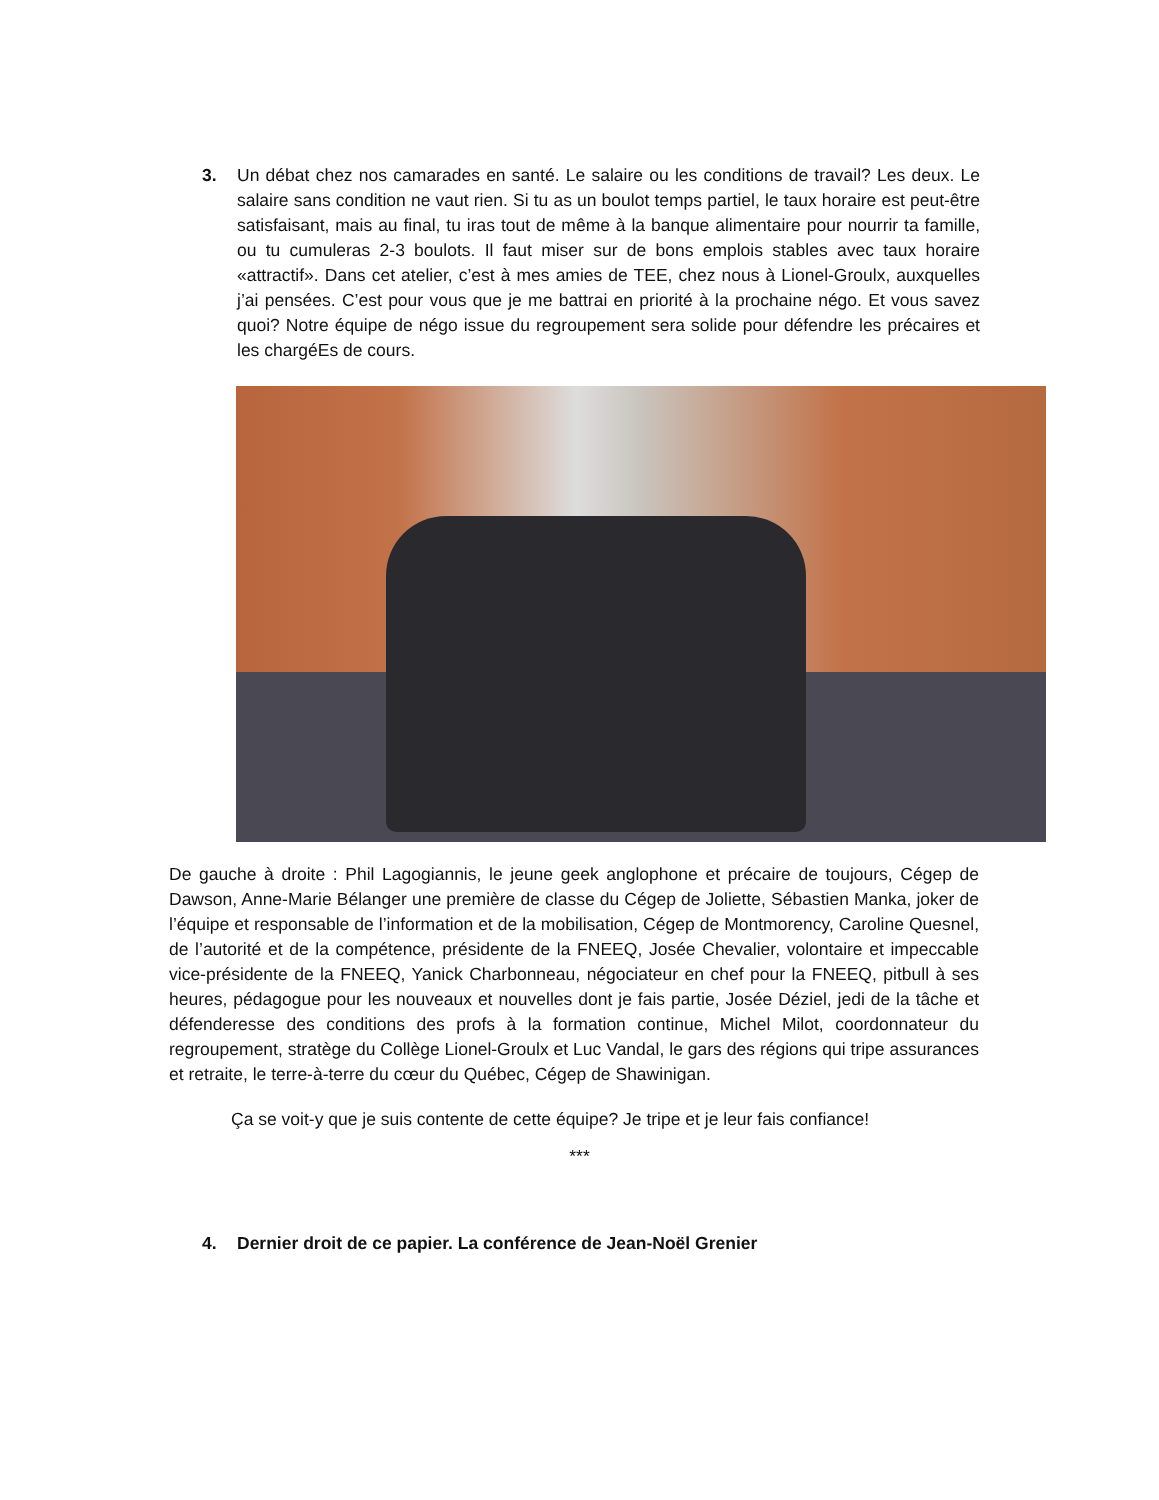3. Un débat chez nos camarades en santé. Le salaire ou les conditions de travail? Les deux. Le salaire sans condition ne vaut rien. Si tu as un boulot temps partiel, le taux horaire est peut-être satisfaisant, mais au final, tu iras tout de même à la banque alimentaire pour nourrir ta famille, ou tu cumuleras 2-3 boulots. Il faut miser sur de bons emplois stables avec taux horaire «attractif». Dans cet atelier, c’est à mes amies de TEE, chez nous à Lionel-Groulx, auxquelles j’ai pensées. C’est pour vous que je me battrai en priorité à la prochaine négo. Et vous savez quoi? Notre équipe de négo issue du regroupement sera solide pour défendre les précaires et les chargéEs de cours.
De gauche à droite : Phil Lagogiannis, le jeune geek anglophone et précaire de toujours, Cégep de Dawson, Anne-Marie Bélanger une première de classe du Cégep de Joliette, Sébastien Manka, joker de l’équipe et responsable de l’information et de la mobilisation, Cégep de Montmorency, Caroline Quesnel, de l’autorité et de la compétence, présidente de la FNEEQ, Josée Chevalier, volontaire et impeccable vice-présidente de la FNEEQ, Yanick Charbonneau, négociateur en chef pour la FNEEQ, pitbull à ses heures, pédagogue pour les nouveaux et nouvelles dont je fais partie, Josée Déziel, jedi de la tâche et défenderesse des conditions des profs à la formation continue, Michel Milot, coordonnateur du regroupement, stratège du Collège Lionel-Groulx et Luc Vandal, le gars des régions qui tripe assurances et retraite, le terre-à-terre du cœur du Québec, Cégep de Shawinigan.
Ça se voit-y que je suis contente de cette équipe? Je tripe et je leur fais confiance!
***
4. Dernier droit de ce papier. La conférence de Jean-Noël Grenier